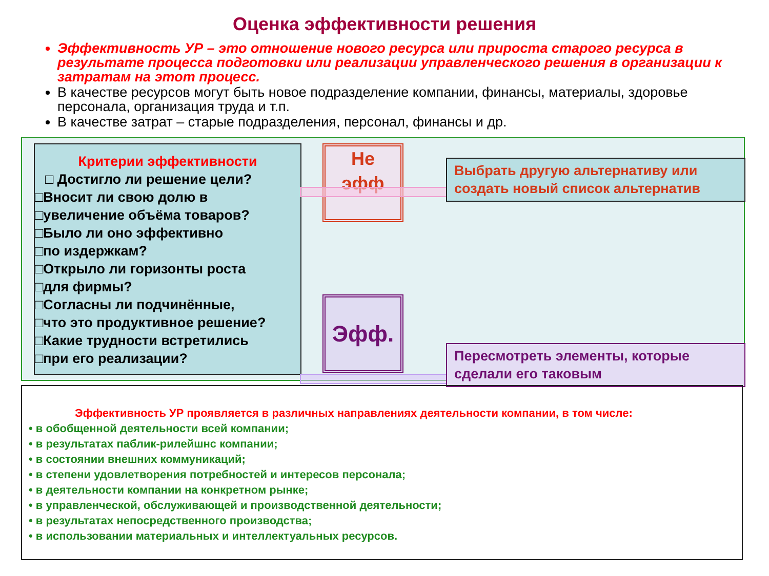Оценка эффективности решения
Эффективность УР – это отношение нового ресурса или прироста старого ресурса в результате процесса подготовки или реализации управленческого решения в организации к затратам на этот процесс.
В качестве ресурсов могут быть новое подразделение компании, финансы, материалы, здоровье персонала, организация труда и т.п.
В качестве затрат – старые подразделения, персонал, финансы и др.
Критерии эффективности
□ Достигло ли решение цели?
□Вносит ли свою долю в
□увеличение объёма товаров?
□Было ли оно эффективно
□по издержкам?
□Открыло ли горизонты роста
□для фирмы?
□Согласны ли подчинённые,
□что это продуктивное решение?
□Какие трудности встретились
□при его реализации?
Не
эфф
Эфф.
Выбрать другую альтернативу или создать новый список альтернатив
Пересмотреть элементы, которые сделали его таковым
Эффективность УР проявляется в различных направлениях деятельности компании, в том числе:
• в обобщенной деятельности всей компании;
• в результатах паблик-рилейшнс компании;
• в состоянии внешних коммуникаций;
• в степени удовлетворения потребностей и интересов персонала;
• в деятельности компании на конкретном рынке;
• в управленческой, обслуживающей и производственной деятельности;
• в результатах непосредственного производства;
• в использовании материальных и интеллектуальных ресурсов.